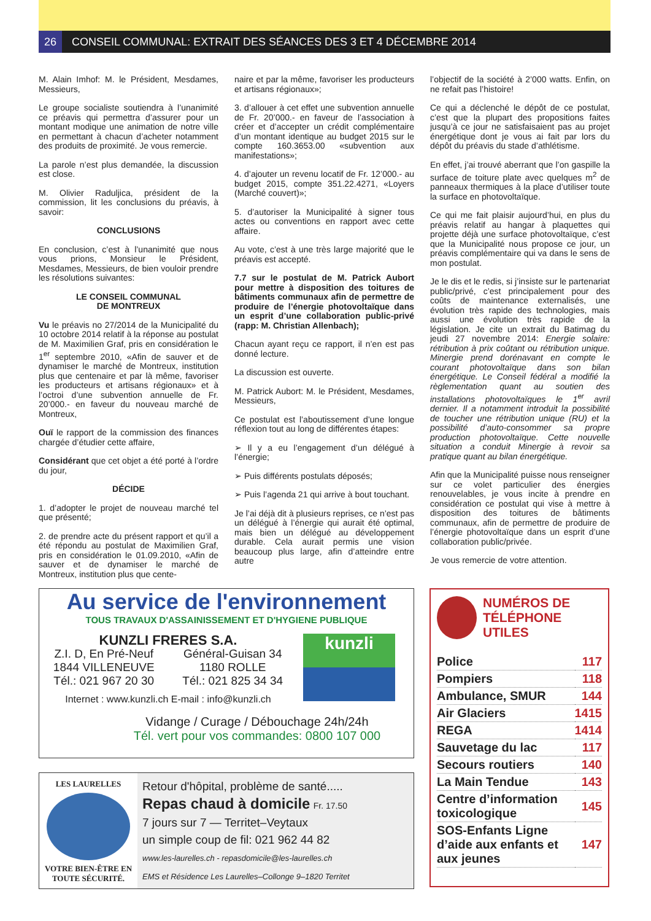26 CONSEIL COMMUNAL: EXTRAIT DES SÉANCES DES 3 ET 4 DÉCEMBRE 2014
M. Alain Imhof: M. le Président, Mesdames, Messieurs,
Le groupe socialiste soutiendra à l’unanimité ce préavis qui permettra d’assurer pour un montant modique une animation de notre ville en permettant à chacun d’acheter notamment des produits de proximité. Je vous remercie.
La parole n’est plus demandée, la discussion est close.
M. Olivier Raduljica, président de la commission, lit les conclusions du préavis, à savoir:
CONCLUSIONS
En conclusion, c’est à l’unanimité que nous vous prions, Monsieur le Président, Mesdames, Messieurs, de bien vouloir prendre les résolutions suivantes:
LE CONSEIL COMMUNAL
DE MONTREUX
Vu le préavis no 27/2014 de la Municipalité du 10 octobre 2014 relatif à la réponse au postulat de M. Maximilien Graf, pris en considération le 1<sup>er</sup> septembre 2010, «Afin de sauver et de dynamiser le marché de Montreux, institution plus que centenaire et par là même, favoriser les producteurs et artisans régionaux» et à l’octroi d’une subvention annuelle de Fr. 20’000.- en faveur du nouveau marché de Montreux,
Ouï le rapport de la commission des finances chargée d’étudier cette affaire,
Considérant que cet objet a été porté à l’ordre du jour,
DÉCIDE
1. d’adopter le projet de nouveau marché tel que présenté;
2. de prendre acte du présent rapport et qu’il a été répondu au postulat de Maximilien Graf, pris en considération le 01.09.2010, «Afin de sauver et de dynamiser le marché de Montreux, institution plus que cente-
naire et par la même, favoriser les producteurs et artisans régionaux»;
3. d’allouer à cet effet une subvention annuelle de Fr. 20’000.- en faveur de l’association à créer et d’accepter un crédit complémentaire d’un montant identique au budget 2015 sur le compte 160.3653.00 «subvention aux manifestations»;
4. d’ajouter un revenu locatif de Fr. 12’000.- au budget 2015, compte 351.22.4271, «Loyers (Marché couvert)»;
5. d’autoriser la Municipalité à signer tous actes ou conventions en rapport avec cette affaire.
Au vote, c’est à une très large majorité que le préavis est accepté.
7.7 sur le postulat de M. Patrick Aubort pour mettre à disposition des toitures de bâtiments communaux afin de permettre de produire de l’énergie photovoltaïque dans un esprit d’une collaboration public-privé (rapp: M. Christian Allenbach);
Chacun ayant reçu ce rapport, il n’en est pas donné lecture.
La discussion est ouverte.
M. Patrick Aubort: M. le Président, Mesdames, Messieurs,
Ce postulat est l’aboutissement d’une longue réflexion tout au long de différentes étapes:
➢ Il y a eu l’engagement d’un délégué à l’énergie;
➢ Puis différents postulats déposés;
➢ Puis l’agenda 21 qui arrive à bout touchant.
Je l’ai déjà dit à plusieurs reprises, ce n’est pas un délégué à l’énergie qui aurait été optimal, mais bien un délégué au développement durable. Cela aurait permis une vision beaucoup plus large, afin d’atteindre entre autre
l’objectif de la société à 2’000 watts. Enfin, on ne refait pas l’histoire!
Ce qui a déclenché le dépôt de ce postulat, c’est que la plupart des propositions faites jusqu’à ce jour ne satisfaisaient pas au projet énergétique dont je vous ai fait par lors du dépôt du préavis du stade d’athlétisme.
En effet, j’ai trouvé aberrant que l’on gaspille la surface de toiture plate avec quelques m<sup>2</sup> de panneaux thermiques à la place d’utiliser toute la surface en photovoltaïque.
Ce qui me fait plaisir aujourd’hui, en plus du préavis relatif au hangar à plaquettes qui projette déjà une surface photovoltaïque, c’est que la Municipalité nous propose ce jour, un préavis complémentaire qui va dans le sens de mon postulat.
Je le dis et le redis, si j’insiste sur le partenariat public/privé, c’est principalement pour des coûts de maintenance externalisés, une évolution très rapide des technologies, mais aussi une évolution très rapide de la législation. Je cite un extrait du Batimag du jeudi 27 novembre 2014: Energie solaire: rétribution à prix coûtant ou rétribution unique. Minergie prend dorénavant en compte le courant photovoltaïque dans son bilan énergétique. Le Conseil fédéral a modifié la règlementation quant au soutien des installations photovoltaïques le 1<sup>er</sup> avril dernier. Il a notamment introduit la possibilité de toucher une rétribution unique (RU) et la possibilité d’auto-consommer sa propre production photovoltaïque. Cette nouvelle situation a conduit Minergie à revoir sa pratique quant au bilan énergétique.
Afin que la Municipalité puisse nous renseigner sur ce volet particulier des énergies renouvelables, je vous incite à prendre en considération ce postulat qui vise à mettre à disposition des toitures de bâtiments communaux, afin de permettre de produire de l’énergie photovoltaïque dans un esprit d’une collaboration public/privée.
Je vous remercie de votre attention.
Au service de l'environnement
TOUS TRAVAUX D'ASSAINISSEMENT ET D'HYGIENE PUBLIQUE
KUNZLI FRERES S.A.
Z.I. D, En Pré-Neuf
1844 VILLENEUVE
Tél.: 021 967 20 30
Général-Guisan 34
1180 ROLLE
Tél.: 021 825 34 34
Internet : www.kunzli.ch E-mail : info@kunzli.ch
kunzli
Vidange / Curage / Débouchage 24h/24h
Tél. vert pour vos commandes: 0800 107 000
LES LAURELLES
VOTRE BIEN-ÊTRE EN TOUTE SÉCURITÉ.
Retour d'hôpital, problème de santé.....
Repas chaud à domicile Fr. 17.50
7 jours sur 7 — Territet–Veytaux
un simple coup de fil: 021 962 44 82
www.les-laurelles.ch - repasdomicile@les-laurelles.ch
EMS et Résidence Les Laurelles–Collonge 9–1820 Territet
NUMÉROS DE
TÉLÉPHONE UTILES
| Police | 117 |
| Pompiers | 118 |
| Ambulance, SMUR | 144 |
| Air Glaciers | 1415 |
| REGA | 1414 |
| Sauvetage du lac | 117 |
| Secours routiers | 140 |
| La Main Tendue | 143 |
| Centre d’information toxicologique | 145 |
| SOS-Enfants Ligne d’aide aux enfants et aux jeunes | 147 |